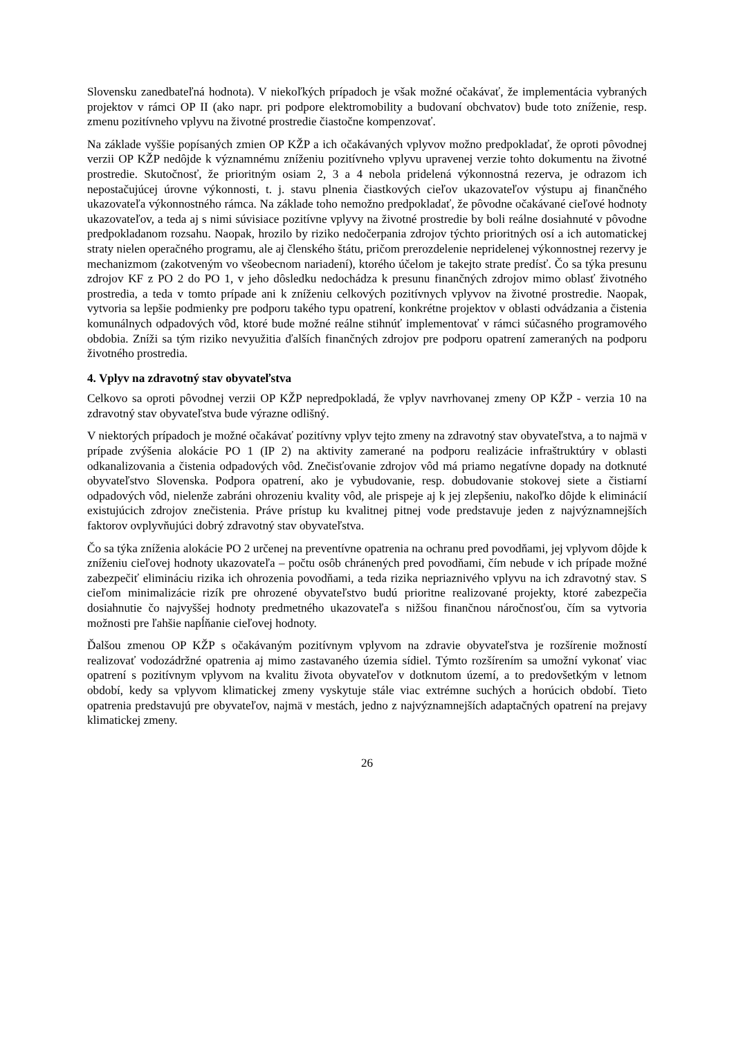Slovensku zanedbateľná hodnota). V niekoľkých prípadoch je však možné očakávať, že implementácia vybraných projektov v rámci OP II (ako napr. pri podpore elektromobility a budovaní obchvatov) bude toto zníženie, resp. zmenu pozitívneho vplyvu na životné prostredie čiastočne kompenzovať.
Na základe vyššie popísaných zmien OP KŽP a ich očakávaných vplyvov možno predpokladať, že oproti pôvodnej verzii OP KŽP nedôjde k významnému zníženiu pozitívneho vplyvu upravenej verzie tohto dokumentu na životné prostredie. Skutočnosť, že prioritným osiam 2, 3 a 4 nebola pridelená výkonnostná rezerva, je odrazom ich nepostačujúcej úrovne výkonnosti, t. j. stavu plnenia čiastkových cieľov ukazovateľov výstupu aj finančného ukazovateľa výkonnostného rámca. Na základe toho nemožno predpokladať, že pôvodne očakávané cieľové hodnoty ukazovateľov, a teda aj s nimi súvisiace pozitívne vplyvy na životné prostredie by boli reálne dosiahnuté v pôvodne predpokladanom rozsahu. Naopak, hrozilo by riziko nedočerpania zdrojov týchto prioritných osí a ich automatickej straty nielen operačného programu, ale aj členského štátu, pričom prerozdelenie nepridelenej výkonnostnej rezervy je mechanizmom (zakotveným vo všeobecnom nariadení), ktorého účelom je takejto strate predísť. Čo sa týka presunu zdrojov KF z PO 2 do PO 1, v jeho dôsledku nedochádza k presunu finančných zdrojov mimo oblasť životného prostredia, a teda v tomto prípade ani k zníženiu celkových pozitívnych vplyvov na životné prostredie. Naopak, vytvoria sa lepšie podmienky pre podporu takého typu opatrení, konkrétne projektov v oblasti odvádzania a čistenia komunálnych odpadových vôd, ktoré bude možné reálne stihnúť implementovať v rámci súčasného programového obdobia. Zníži sa tým riziko nevyužitia ďalších finančných zdrojov pre podporu opatrení zameraných na podporu životného prostredia.
4. Vplyv na zdravotný stav obyvateľstva
Celkovo sa oproti pôvodnej verzii OP KŽP nepredpokladá, že vplyv navrhovanej zmeny OP KŽP - verzia 10 na zdravotný stav obyvateľstva bude výrazne odlišný.
V niektorých prípadoch je možné očakávať pozitívny vplyv tejto zmeny na zdravotný stav obyvateľstva, a to najmä v prípade zvýšenia alokácie PO 1 (IP 2) na aktivity zamerané na podporu realizácie infraštruktúry v oblasti odkanalizovania a čistenia odpadových vôd. Znečisťovanie zdrojov vôd má priamo negatívne dopady na dotknuté obyvateľstvo Slovenska. Podpora opatrení, ako je vybudovanie, resp. dobudovanie stokovej siete a čistiarní odpadových vôd, nielenže zabráni ohrozeniu kvality vôd, ale prispeje aj k jej zlepšeniu, nakoľko dôjde k eliminácií existujúcich zdrojov znečistenia. Práve prístup ku kvalitnej pitnej vode predstavuje jeden z najvýznamnejších faktorov ovplyvňujúci dobrý zdravotný stav obyvateľstva.
Čo sa týka zníženia alokácie PO 2 určenej na preventívne opatrenia na ochranu pred povodňami, jej vplyvom dôjde k zníženiu cieľovej hodnoty ukazovateľa – počtu osôb chránených pred povodňami, čím nebude v ich prípade možné zabezpečiť elimináciu rizika ich ohrozenia povodňami, a teda rizika nepriaznivého vplyvu na ich zdravotný stav. S cieľom minimalizácie rizík pre ohrozené obyvateľstvo budú prioritne realizované projekty, ktoré zabezpečia dosiahnutie čo najvyššej hodnoty predmetného ukazovateľa s nižšou finančnou náročnosťou, čím sa vytvoria možnosti pre ľahšie napĺňanie cieľovej hodnoty.
Ďalšou zmenou OP KŽP s očakávaným pozitívnym vplyvom na zdravie obyvateľstva je rozšírenie možností realizovať vodozádržné opatrenia aj mimo zastavaného územia sídiel. Týmto rozšírením sa umožní vykonať viac opatrení s pozitívnym vplyvom na kvalitu života obyvateľov v dotknutom území, a to predovšetkým v letnom období, kedy sa vplyvom klimatickej zmeny vyskytuje stále viac extrémne suchých a horúcich období. Tieto opatrenia predstavujú pre obyvateľov, najmä v mestách, jedno z najvýznamnejších adaptačných opatrení na prejavy klimatickej zmeny.
26